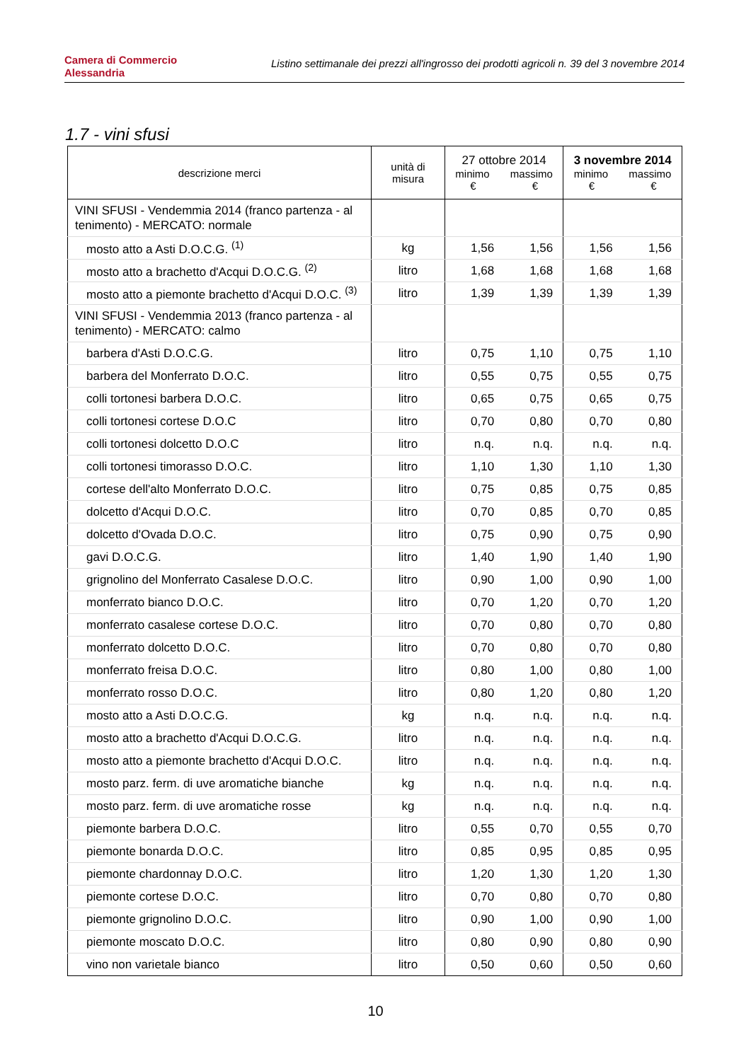Camera di Commercio
Alessandria
Listino settimanale dei prezzi all'ingrosso dei prodotti agricoli n. 39 del 3 novembre 2014
1.7 - vini sfusi
| descrizione merci | unità di misura | 27 ottobre 2014 minimo massimo € € | | 3 novembre 2014 minimo massimo € € | |
| --- | --- | --- | --- | --- | --- |
| VINI SFUSI - Vendemmia 2014 (franco partenza - al tenimento) - MERCATO: normale | | | | | |
| mosto atto a Asti D.O.C.G. <sup>(1)</sup> | kg | 1,56 | 1,56 | 1,56 | 1,56 |
| mosto atto a brachetto d'Acqui D.O.C.G. <sup>(2)</sup> | litro | 1,68 | 1,68 | 1,68 | 1,68 |
| mosto atto a piemonte brachetto d'Acqui D.O.C. <sup>(3)</sup> | litro | 1,39 | 1,39 | 1,39 | 1,39 |
| VINI SFUSI - Vendemmia 2013 (franco partenza - al tenimento) - MERCATO: calmo | | | | | |
| barbera d'Asti D.O.C.G. | litro | 0,75 | 1,10 | 0,75 | 1,10 |
| barbera del Monferrato D.O.C. | litro | 0,55 | 0,75 | 0,55 | 0,75 |
| colli tortonesi barbera D.O.C. | litro | 0,65 | 0,75 | 0,65 | 0,75 |
| colli tortonesi cortese D.O.C | litro | 0,70 | 0,80 | 0,70 | 0,80 |
| colli tortonesi dolcetto D.O.C | litro | n.q. | n.q. | n.q. | n.q. |
| colli tortonesi timorasso D.O.C. | litro | 1,10 | 1,30 | 1,10 | 1,30 |
| cortese dell'alto Monferrato D.O.C. | litro | 0,75 | 0,85 | 0,75 | 0,85 |
| dolcetto d'Acqui D.O.C. | litro | 0,70 | 0,85 | 0,70 | 0,85 |
| dolcetto d'Ovada D.O.C. | litro | 0,75 | 0,90 | 0,75 | 0,90 |
| gavi D.O.C.G. | litro | 1,40 | 1,90 | 1,40 | 1,90 |
| grignolino del Monferrato Casalese D.O.C. | litro | 0,90 | 1,00 | 0,90 | 1,00 |
| monferrato bianco D.O.C. | litro | 0,70 | 1,20 | 0,70 | 1,20 |
| monferrato casalese cortese D.O.C. | litro | 0,70 | 0,80 | 0,70 | 0,80 |
| monferrato dolcetto D.O.C. | litro | 0,70 | 0,80 | 0,70 | 0,80 |
| monferrato freisa D.O.C. | litro | 0,80 | 1,00 | 0,80 | 1,00 |
| monferrato rosso D.O.C. | litro | 0,80 | 1,20 | 0,80 | 1,20 |
| mosto atto a Asti D.O.C.G. | kg | n.q. | n.q. | n.q. | n.q. |
| mosto atto a brachetto d'Acqui D.O.C.G. | litro | n.q. | n.q. | n.q. | n.q. |
| mosto atto a piemonte brachetto d'Acqui D.O.C. | litro | n.q. | n.q. | n.q. | n.q. |
| mosto parz. ferm. di uve aromatiche bianche | kg | n.q. | n.q. | n.q. | n.q. |
| mosto parz. ferm. di uve aromatiche rosse | kg | n.q. | n.q. | n.q. | n.q. |
| piemonte barbera D.O.C. | litro | 0,55 | 0,70 | 0,55 | 0,70 |
| piemonte bonarda D.O.C. | litro | 0,85 | 0,95 | 0,85 | 0,95 |
| piemonte chardonnay D.O.C. | litro | 1,20 | 1,30 | 1,20 | 1,30 |
| piemonte cortese D.O.C. | litro | 0,70 | 0,80 | 0,70 | 0,80 |
| piemonte grignolino D.O.C. | litro | 0,90 | 1,00 | 0,90 | 1,00 |
| piemonte moscato D.O.C. | litro | 0,80 | 0,90 | 0,80 | 0,90 |
| vino non varietale bianco | litro | 0,50 | 0,60 | 0,50 | 0,60 |
10